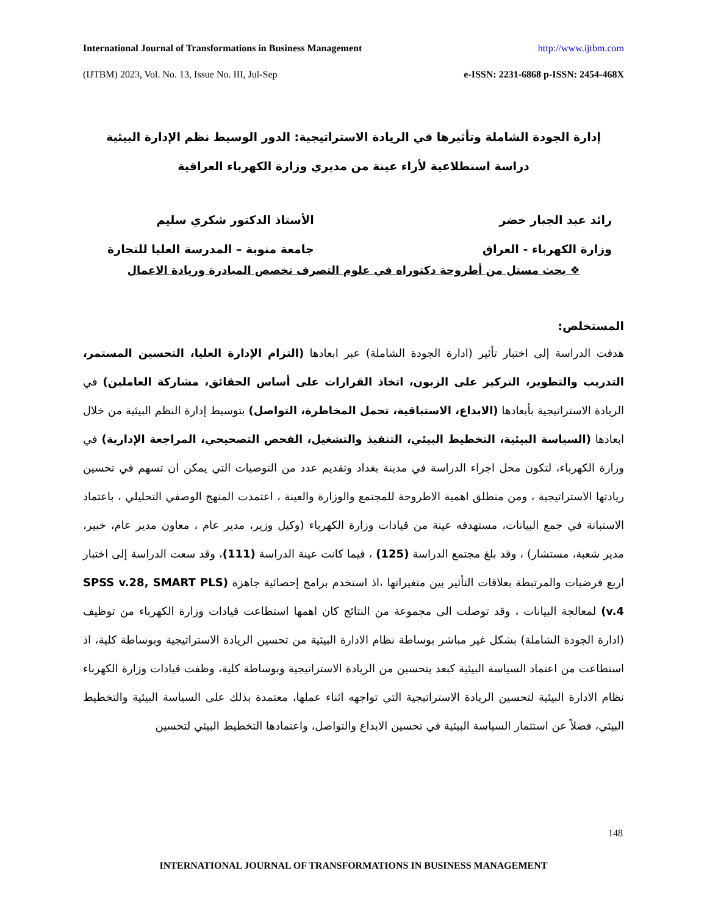International Journal of Transformations in Business Management http://www.ijtbm.com
(IJTBM) 2023, Vol. No. 13, Issue No. III, Jul-Sep e-ISSN: 2231-6868 p-ISSN: 2454-468X
إدارة الجودة الشاملة وتأثيرها في الريادة الاستراتيجية: الدور الوسيط نظم الإدارة البيئية
دراسة استطلاعية لأراء عينة من مديري وزارة الكهرباء العراقية
رائد عبد الجبار خضر
وزارة الكهرباء - العراق
الأستاذ الدكتور شكري سليم
جامعة منوبة – المدرسة العليا للتجارة
❖ بحث مستل من أطروحة دكتوراه في علوم التصرف تخصص المبادرة وريادة الاعمال
المستخلص:
هدفت الدراسة إلى اختبار تأثير (ادارة الجودة الشاملة) عبر ابعادها (التزام الإدارة العليا، التحسين المستمر، التدريب والتطوير، التركيز على الزبون، اتخاذ القرارات على أساس الحقائق، مشاركة العاملين) في الريادة الاستراتيجية بأبعادها (الابداع، الاستباقية، تحمل المخاطرة، التواصل) بتوسيط إدارة النظم البيئية من خلال ابعادها (السياسة البيئية، التخطيط البيئي، التنفيذ والتشغيل، الفحص التصحيحي، المراجعة الإدارية) في وزارة الكهرباء، لتكون محل اجراء الدراسة في مدينة بغداد وتقديم عدد من التوصيات التي يمكن ان تسهم في تحسين ريادتها الاستراتيجية ، ومن منطلق اهمية الاطروحة للمجتمع والوزارة والعينة ، اعتمدت المنهج الوصفي التحليلي ، باعتماد الاستبانة في جمع البيانات، مستهدفه عينة من قيادات وزارة الكهرباء (وكيل وزير، مدير عام ، معاون مدير عام، خبير، مدير شعبة، مستشار) ، وقد بلغ مجتمع الدراسة (125) ، فيما كانت عينة الدراسة (111)، وقد سعت الدراسة إلى اختبار اربع فرضيات والمرتبطة بعلاقات التأثير بين متغيراتها ،اذ استخدم برامج إحصائية جاهزة (SPSS v.28, SMART PLS v.4) لمعالجة البيانات ، وقد توصلت الى مجموعة من النتائج كان اهمها استطاعت قيادات وزارة الكهرباء من توظيف (ادارة الجودة الشاملة) بشكل غير مباشر بوساطة نظام الادارة البيئية من تحسين الريادة الاستراتيجية وبوساطة كلية، اذ استطاعت من اعتماد السياسة البيئية كبعد يتحسين من الريادة الاستراتيجية وبوساطة كلية، وظفت قيادات وزارة الكهرباء نظام الادارة البيئية لتحسين الريادة الاستراتيجية التي تواجهه اثناء عملها، معتمدة بذلك على السياسة البيئية والتخطيط البيئي، فضلاً عن استثمار السياسة البيئية في تحسين الابداع والتواصل، واعتمادها التخطيط البيئي لتحسين
148
INTERNATIONAL JOURNAL OF TRANSFORMATIONS IN BUSINESS MANAGEMENT